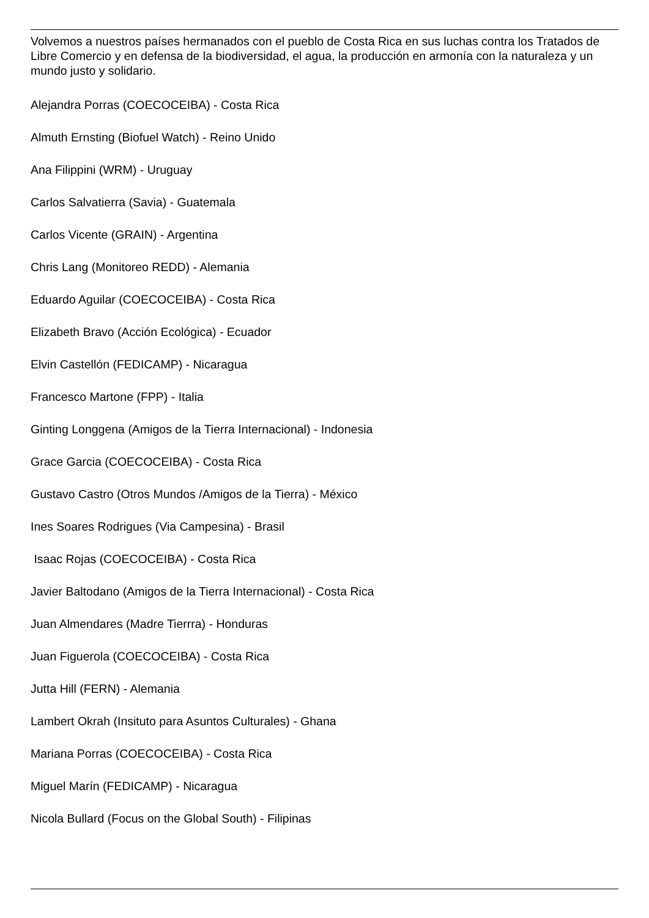Volvemos a nuestros países hermanados con el pueblo de Costa Rica en sus luchas contra los Tratados de Libre Comercio y en defensa de la biodiversidad, el agua, la producción en armonía con la naturaleza y un mundo justo y solidario.
Alejandra Porras (COECOCEIBA) - Costa Rica
Almuth Ernsting (Biofuel Watch) - Reino Unido
Ana Filippini (WRM) - Uruguay
Carlos Salvatierra (Savia) - Guatemala
Carlos Vicente (GRAIN) - Argentina
Chris Lang (Monitoreo REDD) - Alemania
Eduardo Aguilar (COECOCEIBA) - Costa Rica
Elizabeth Bravo (Acción Ecológica) - Ecuador
Elvin Castellón (FEDICAMP) - Nicaragua
Francesco Martone (FPP) - Italia
Ginting Longgena (Amigos de la Tierra Internacional) - Indonesia
Grace Garcia (COECOCEIBA) - Costa Rica
Gustavo Castro (Otros Mundos /Amigos de la Tierra) - México
Ines Soares Rodrigues (Via Campesina) - Brasil
Isaac Rojas (COECOCEIBA) - Costa Rica
Javier Baltodano (Amigos de la Tierra Internacional) - Costa Rica
Juan Almendares (Madre Tierrra) - Honduras
Juan Figuerola (COECOCEIBA) - Costa Rica
Jutta Hill (FERN) - Alemania
Lambert Okrah (Insituto para Asuntos Culturales) - Ghana
Mariana Porras (COECOCEIBA) - Costa Rica
Miguel Marín (FEDICAMP) - Nicaragua
Nicola Bullard (Focus on the Global South) - Filipinas